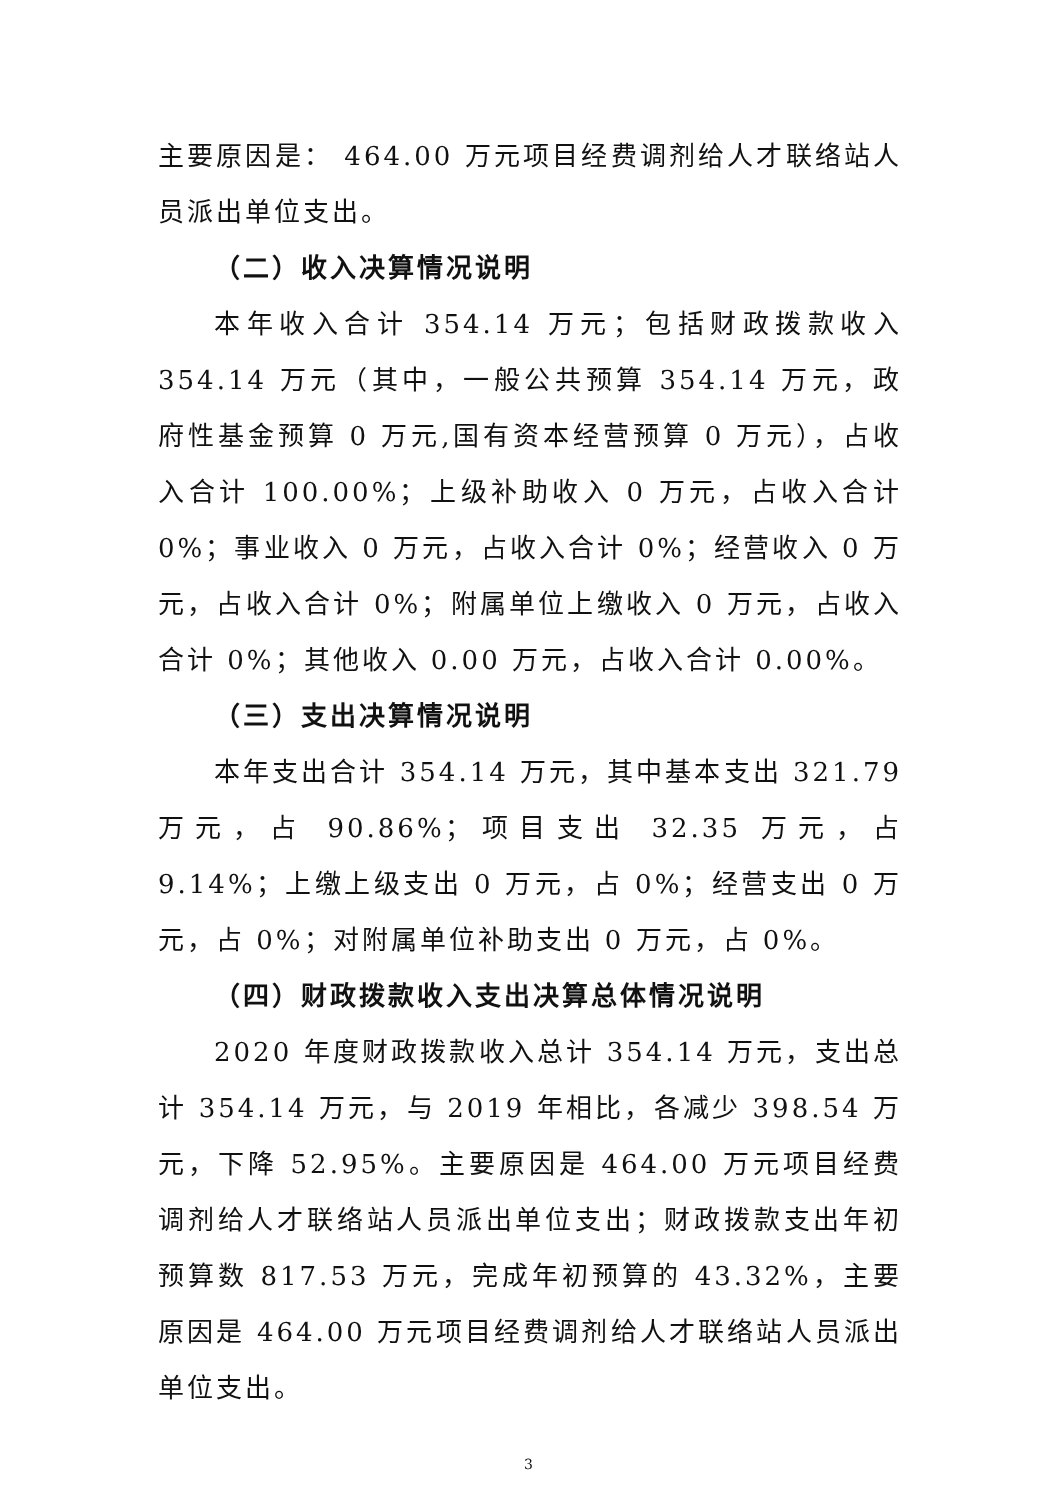主要原因是： 464.00 万元项目经费调剂给人才联络站人员派出单位支出。
（二）收入决算情况说明
本年收入合计 354.14 万元；包括财政拨款收入 354.14 万元（其中，一般公共预算 354.14 万元，政府性基金预算 0 万元,国有资本经营预算 0 万元），占收入合计 100.00%；上级补助收入 0 万元，占收入合计 0%；事业收入 0 万元，占收入合计 0%；经营收入 0 万元，占收入合计 0%；附属单位上缴收入 0 万元，占收入合计 0%；其他收入 0.00 万元，占收入合计 0.00%。
（三）支出决算情况说明
本年支出合计 354.14 万元，其中基本支出 321.79 万元，占 90.86%；项目支出 32.35 万元，占 9.14%；上缴上级支出 0 万元，占 0%；经营支出 0 万元，占 0%；对附属单位补助支出 0 万元，占 0%。
（四）财政拨款收入支出决算总体情况说明
2020 年度财政拨款收入总计 354.14 万元，支出总计 354.14 万元，与 2019 年相比，各减少 398.54 万元，下降 52.95%。主要原因是 464.00 万元项目经费调剂给人才联络站人员派出单位支出；财政拨款支出年初预算数 817.53 万元，完成年初预算的 43.32%，主要原因是 464.00 万元项目经费调剂给人才联络站人员派出单位支出。
3